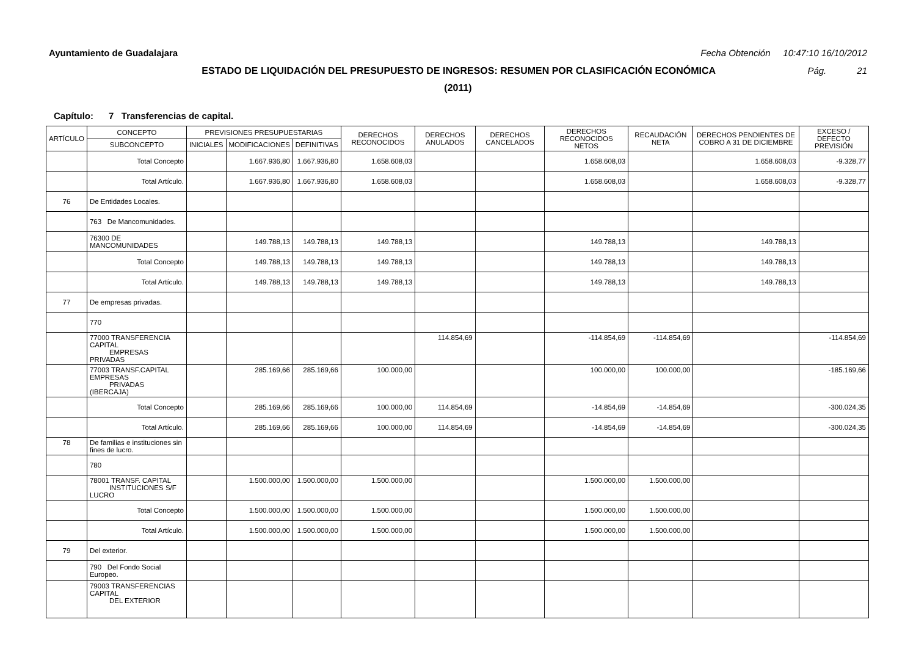Ayuntamiento de Guadalajara Fecha Obtención 10:47:10 16/10/2012
ESTADO DE LIQUIDACIÓN DEL PRESUPUESTO DE INGRESOS: RESUMEN POR CLASIFICACIÓN ECONÓMICA Pág. 21
(2011)
Capítulo: 7 Transferencias de capital.
| ARTÍCULO | CONCEPTO | PREVISIONES PRESUPUESTARIAS | | | DERECHOS RECONOCIDOS | DERECHOS ANULADOS | DERECHOS CANCELADOS | DERECHOS RECONOCIDOS NETOS | RECAUDACIÓN NETA | DERECHOS PENDIENTES DE COBRO A 31 DE DICIEMBRE | EXCESO / DEFECTO PREVISIÓN |
| --- | --- | --- | --- | --- | --- | --- | --- | --- | --- | --- | --- |
| | SUBCONCEPTO | INICIALES | MODIFICACIONES | DEFINITIVAS | | | | | | | |
| | Total Concepto | | 1.667.936,80 | 1.667.936,80 | 1.658.608,03 | | | 1.658.608,03 | | 1.658.608,03 | -9.328,77 |
| | Total Artículo. | | 1.667.936,80 | 1.667.936,80 | 1.658.608,03 | | | 1.658.608,03 | | 1.658.608,03 | -9.328,77 |
| 76 | De Entidades Locales. | | | | | | | | | | |
| | 763 De Mancomunidades. | | | | | | | | | | |
| | 76300 DE MANCOMUNIDADES | | 149.788,13 | 149.788,13 | 149.788,13 | | | 149.788,13 | | 149.788,13 | |
| | Total Concepto | | 149.788,13 | 149.788,13 | 149.788,13 | | | 149.788,13 | | 149.788,13 | |
| | Total Artículo. | | 149.788,13 | 149.788,13 | 149.788,13 | | | 149.788,13 | | 149.788,13 | |
| 77 | De empresas privadas. | | | | | | | | | | |
| | 770 | | | | | | | | | | |
| | 77000 TRANSFERENCIA CAPITAL EMPRESAS PRIVADAS | | | | | 114.854,69 | | -114.854,69 | -114.854,69 | | -114.854,69 |
| | 77003 TRANSF.CAPITAL EMPRESAS PRIVADAS (IBERCAJA) | | 285.169,66 | 285.169,66 | 100.000,00 | | | 100.000,00 | 100.000,00 | | -185.169,66 |
| | Total Concepto | | 285.169,66 | 285.169,66 | 100.000,00 | 114.854,69 | | -14.854,69 | -14.854,69 | | -300.024,35 |
| | Total Artículo. | | 285.169,66 | 285.169,66 | 100.000,00 | 114.854,69 | | -14.854,69 | -14.854,69 | | -300.024,35 |
| 78 | De familias e instituciones sin fines de lucro. | | | | | | | | | | |
| | 780 | | | | | | | | | | |
| | 78001 TRANSF. CAPITAL INSTITUCIONES S/F LUCRO | | 1.500.000,00 | 1.500.000,00 | 1.500.000,00 | | | 1.500.000,00 | 1.500.000,00 | | |
| | Total Concepto | | 1.500.000,00 | 1.500.000,00 | 1.500.000,00 | | | 1.500.000,00 | 1.500.000,00 | | |
| | Total Artículo. | | 1.500.000,00 | 1.500.000,00 | 1.500.000,00 | | | 1.500.000,00 | 1.500.000,00 | | |
| 79 | Del exterior. | | | | | | | | | | |
| | 790 Del Fondo Social Europeo. | | | | | | | | | | |
| | 79003 TRANSFERENCIAS CAPITAL DEL EXTERIOR | | | | | | | | | | |